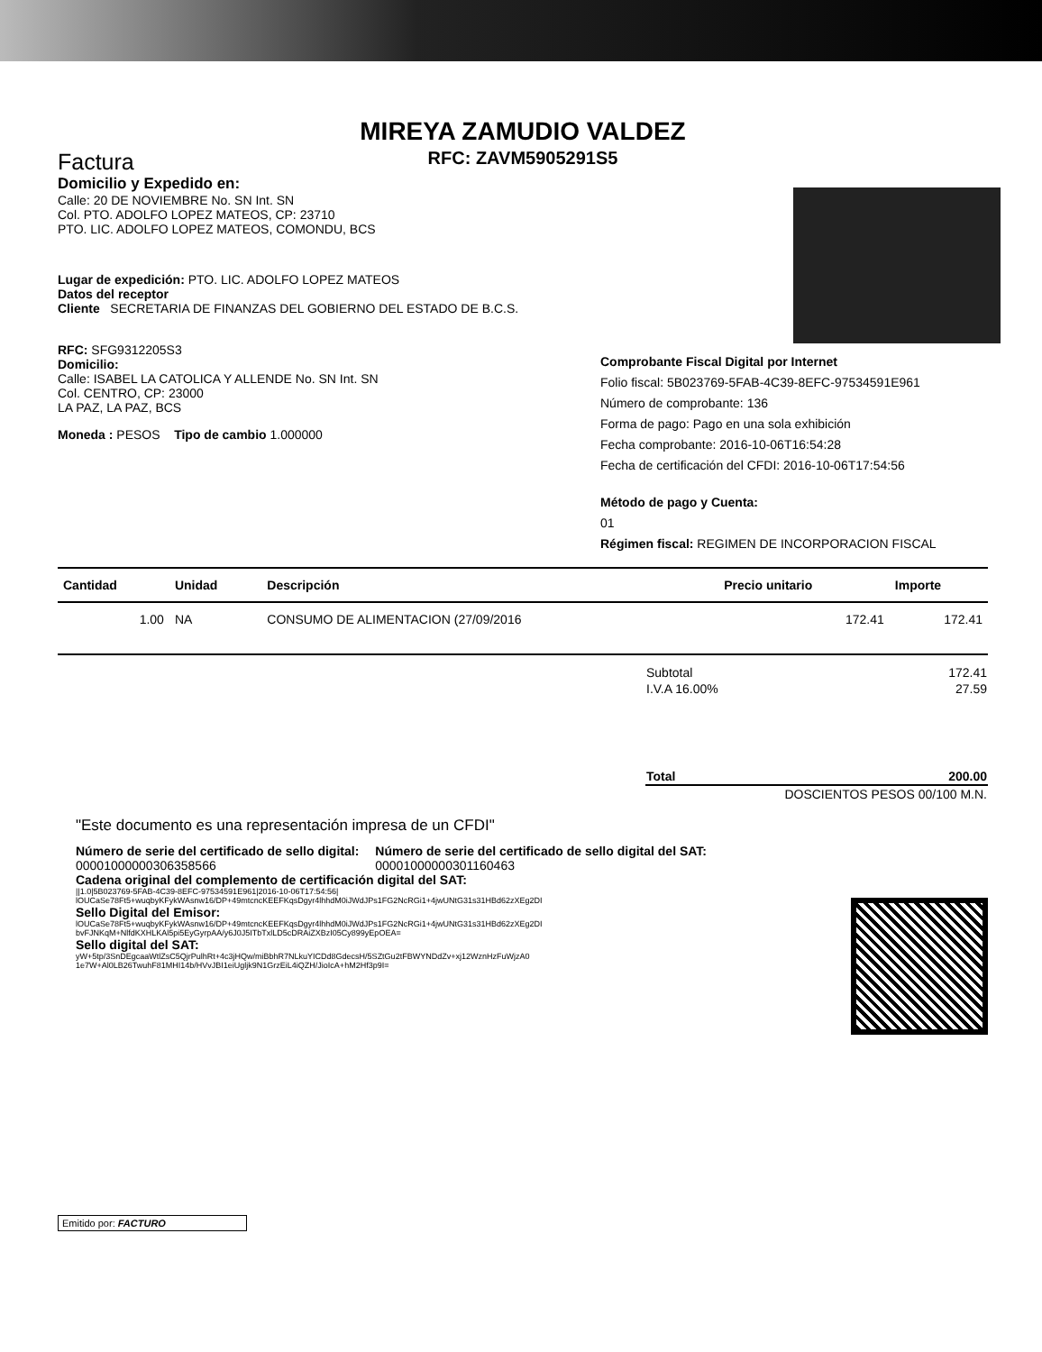MIREYA ZAMUDIO VALDEZ
RFC: ZAVM5905291S5
Factura
Domicilio y Expedido en:
Calle: 20 DE NOVIEMBRE No. SN Int. SN
Col. PTO. ADOLFO LOPEZ MATEOS, CP: 23710
PTO. LIC. ADOLFO LOPEZ MATEOS, COMONDU, BCS
Lugar de expedición: PTO. LIC. ADOLFO LOPEZ MATEOS
Datos del receptor
Cliente SECRETARIA DE FINANZAS DEL GOBIERNO DEL ESTADO DE B.C.S.
RFC: SFG9312205S3
Domicilio:
Calle: ISABEL LA CATOLICA Y ALLENDE No. SN Int. SN
Col. CENTRO, CP: 23000
LA PAZ, LA PAZ, BCS
Moneda : PESOS Tipo de cambio 1.000000
Comprobante Fiscal Digital por Internet
Folio fiscal: 5B023769-5FAB-4C39-8EFC-97534591E961
Número de comprobante: 136
Forma de pago: Pago en una sola exhibición
Fecha comprobante: 2016-10-06T16:54:28
Fecha de certificación del CFDI: 2016-10-06T17:54:56
Método de pago y Cuenta:
01
Régimen fiscal: REGIMEN DE INCORPORACION FISCAL
| Cantidad | Unidad | Descripción | Precio unitario | Importe |
| --- | --- | --- | --- | --- |
| 1.00 | NA | CONSUMO DE ALIMENTACION (27/09/2016 | 172.41 | 172.41 |
| Subtotal | 172.41 |
| I.V.A 16.00% | 27.59 |
| Total | 200.00 |
| DOSCIENTOS PESOS 00/100 M.N. | |
"Este documento es una representación impresa de un CFDI"
Número de serie del certificado de sello digital:
00001000000306358566
Número de serie del certificado de sello digital del SAT:
00001000000301160463
Cadena original del complemento de certificación digital del SAT:
||1.0|5B023769-5FAB-4C39-8EFC-97534591E961|2016-10-06T17:54:56|
lOUCaSe78Ft5+wuqbyKFykWAsnw16/DP+49mtcncKEEFKqsDgyr4lhhdM0iJWdJPs1FG2NcRGi1+4jwUNtG31s31HBd62zXEg2DI
Sello Digital del Emisor:
lOUCaSe78Ft5+wuqbyKFykWAsnw16/DP+49mtcncKEEFKqsDgyr4lhhdM0iJWdJPs1FG2NcRGi1+4jwUNtG31s31HBd62zXEg2DI
bvFJNKqM+NlfdKXHLKAl5pi5EyGyrpAA/y6J0J5ITbTxlLD5cDRAiZXBzI05Cy899yEpOEA=
Sello digital del SAT:
yW+5tp/3SnDEgcaaWtlZsC5QjrPulhRt+4c3jHQw/miBbhR7NLkuYICDd8GdecsH/5SZtGu2tFBWYNDdZv+xj12WznHzFuWjzA0
1e7W+Al0LB26TwuhF81MHI14b/HVvJBI1eiUgljk9N1GrzEiL4iQZH/JioIcA+hM2Hf3p9I=
Emitido por: FACTURO